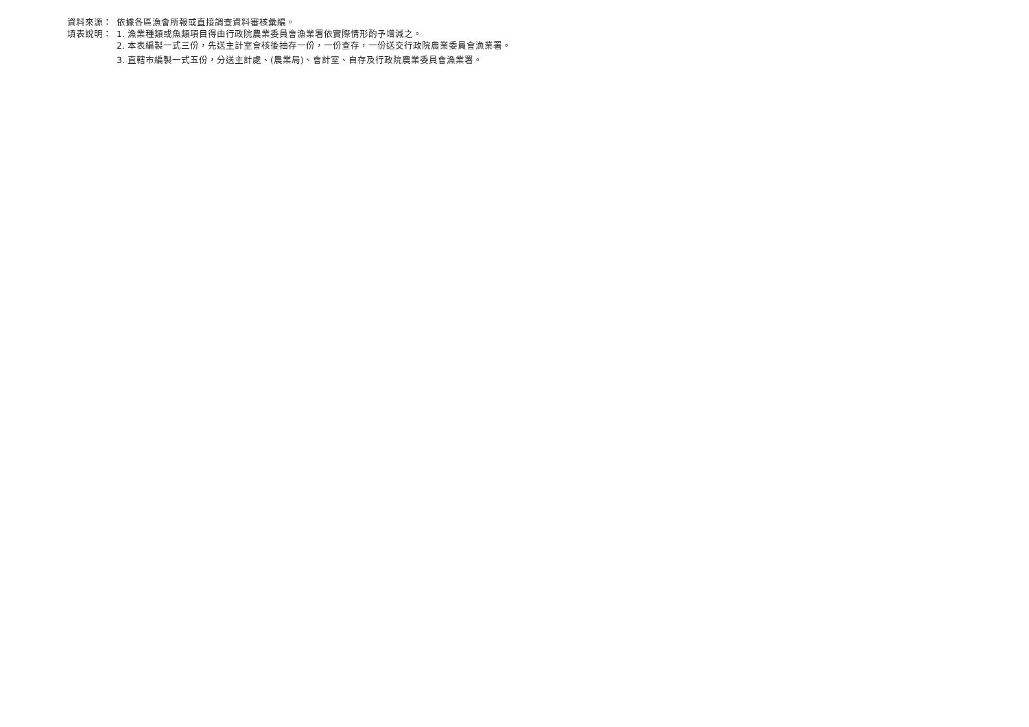資料來源： 依據各區漁會所報或直接調查資料審核彙編。
填表說明： 1. 漁業種類或魚類項目得由行政院農業委員會漁業署依實際情形酌予增減之。
2. 本表編製一式三份，先送主計室會核後抽存一份，一份查存，一份送交行政院農業委員會漁業署。
3. 直轄市編製一式五份，分送主計處、(農業局)、會計室、自存及行政院農業委員會漁業署。